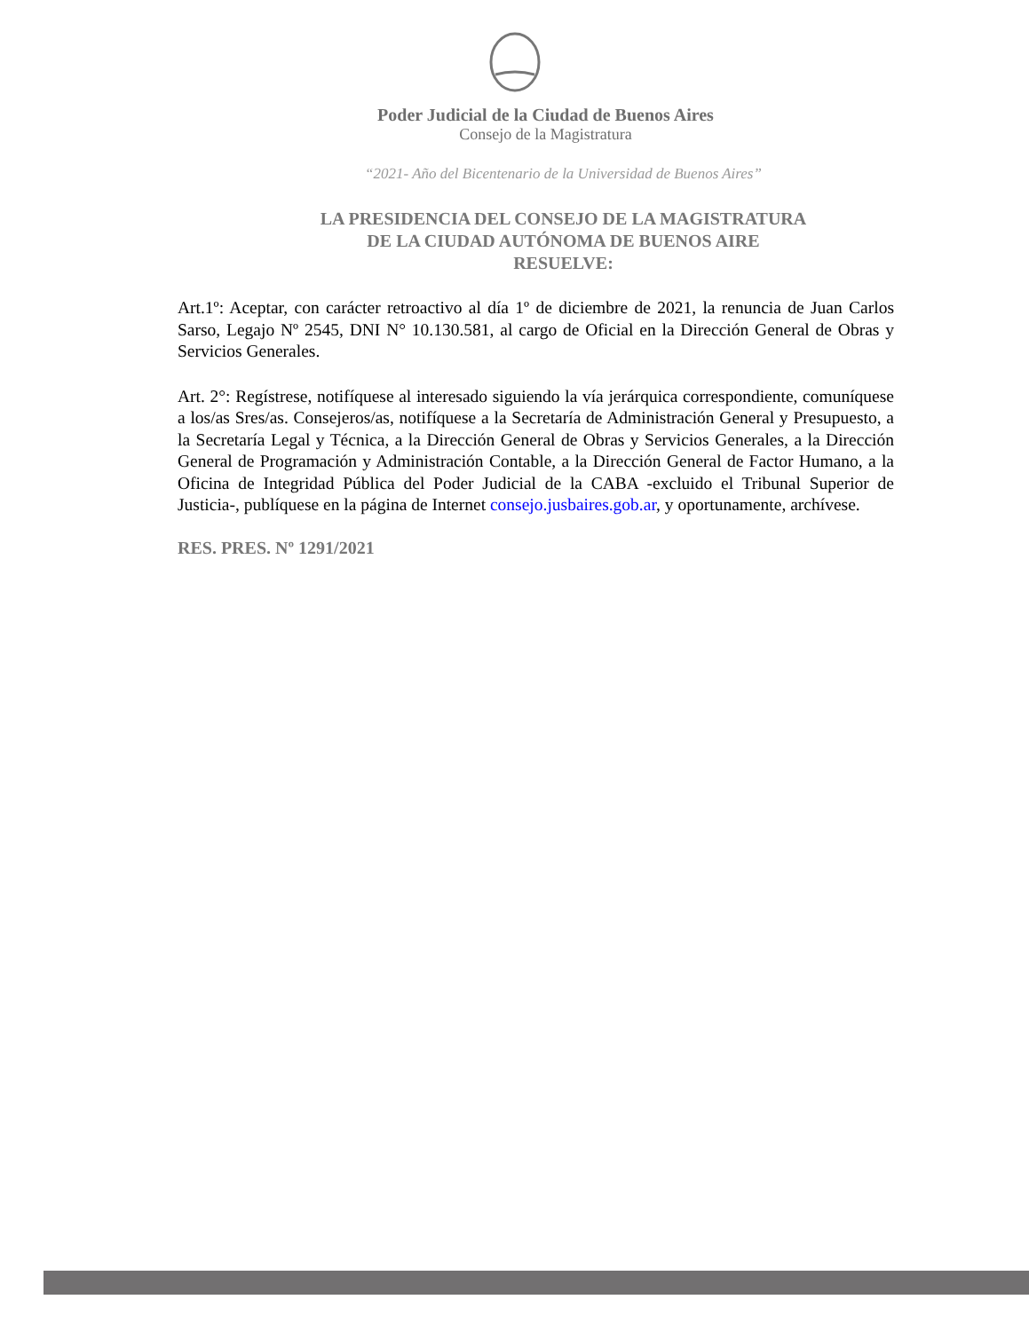Poder Judicial de la Ciudad de Buenos Aires
Consejo de la Magistratura
“2021- Año del Bicentenario de la Universidad de Buenos Aires”
LA PRESIDENCIA DEL CONSEJO DE LA MAGISTRATURA
DE LA CIUDAD AUTÓNOMA DE BUENOS AIRE
RESUELVE:
Art.1º: Aceptar, con carácter retroactivo al día 1º de diciembre de 2021, la renuncia de Juan Carlos Sarso, Legajo Nº 2545, DNI N° 10.130.581, al cargo de Oficial en la Dirección General de Obras y Servicios Generales.
Art. 2°: Regístrese, notifíquese al interesado siguiendo la vía jerárquica correspondiente, comuníquese a los/as Sres/as. Consejeros/as, notifíquese a la Secretaría de Administración General y Presupuesto, a la Secretaría Legal y Técnica, a la Dirección General de Obras y Servicios Generales, a la Dirección General de Programación y Administración Contable, a la Dirección General de Factor Humano, a la Oficina de Integridad Pública del Poder Judicial de la CABA -excluido el Tribunal Superior de Justicia-, publíquese en la página de Internet consejo.jusbaires.gob.ar, y oportunamente, archívese.
RES. PRES. Nº 1291/2021